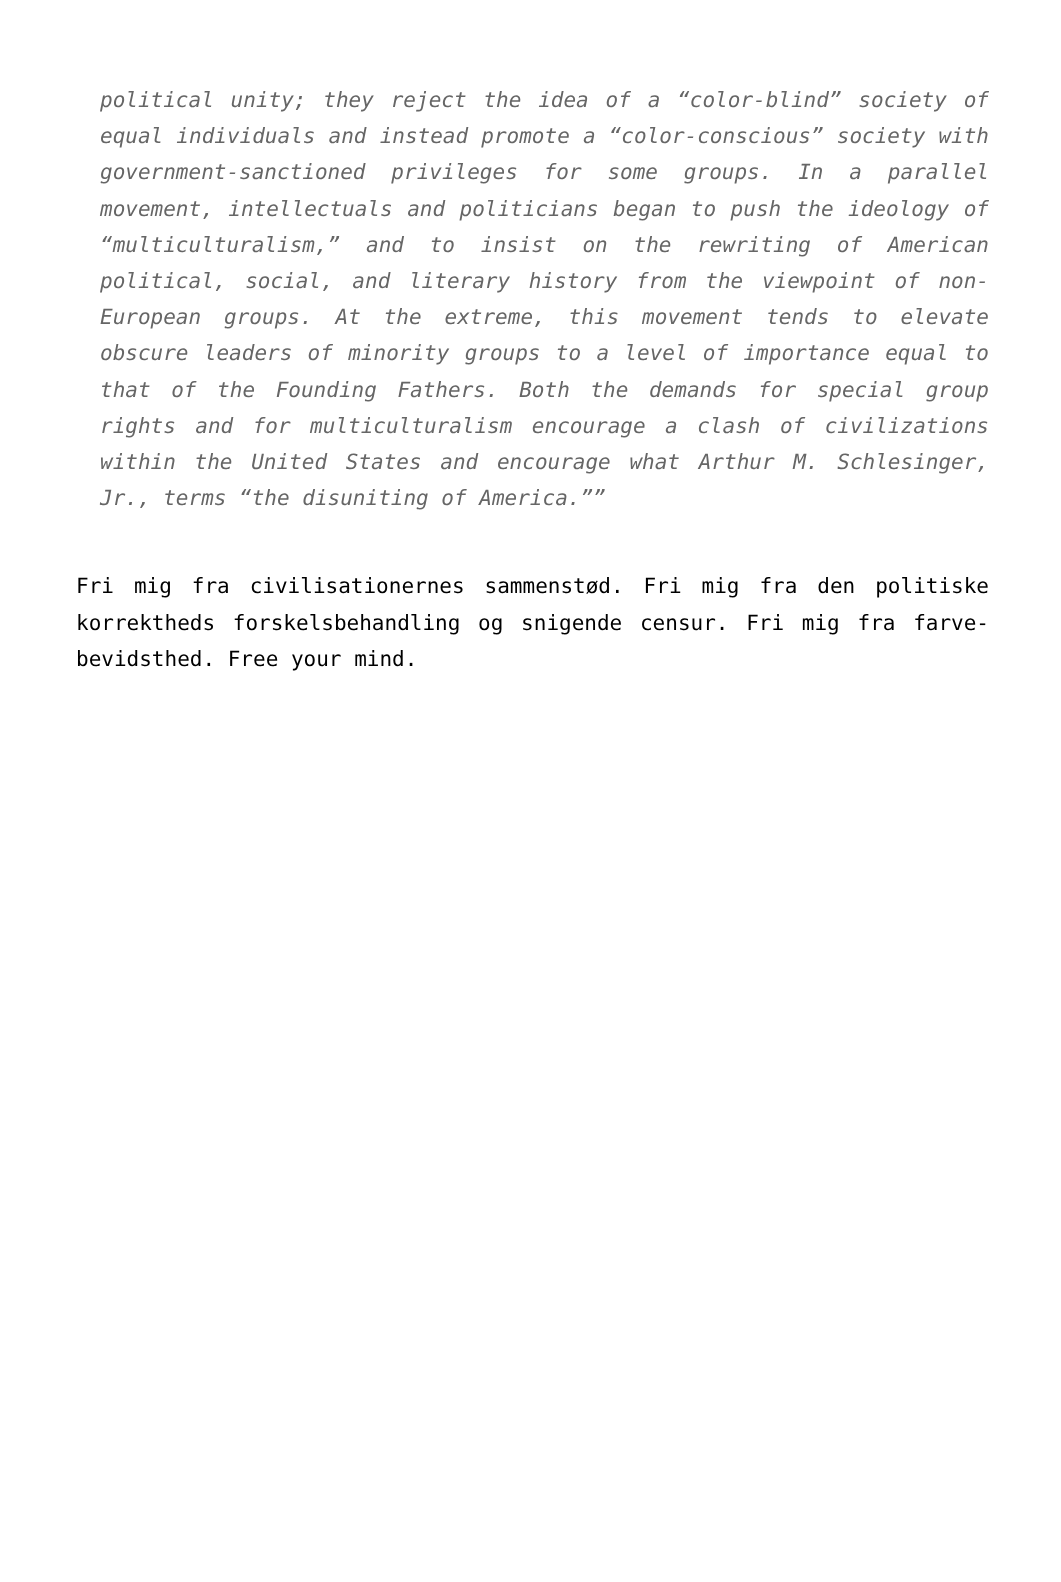political unity; they reject the idea of a “color-blind” society of equal individuals and instead promote a “color-conscious” society with government-sanctioned privileges for some groups. In a parallel movement, intellectuals and politicians began to push the ideology of “multiculturalism,” and to insist on the rewriting of American political, social, and literary history from the viewpoint of non-European groups. At the extreme, this movement tends to elevate obscure leaders of minority groups to a level of importance equal to that of the Founding Fathers. Both the demands for special group rights and for multiculturalism encourage a clash of civilizations within the United States and encourage what Arthur M. Schlesinger, Jr., terms “the disuniting of America.””
Fri mig fra civilisationernes sammenstød. Fri mig fra den politiske korrektheds forskelsbehandling og snigende censur. Fri mig fra farve-bevidsthed. Free your mind.